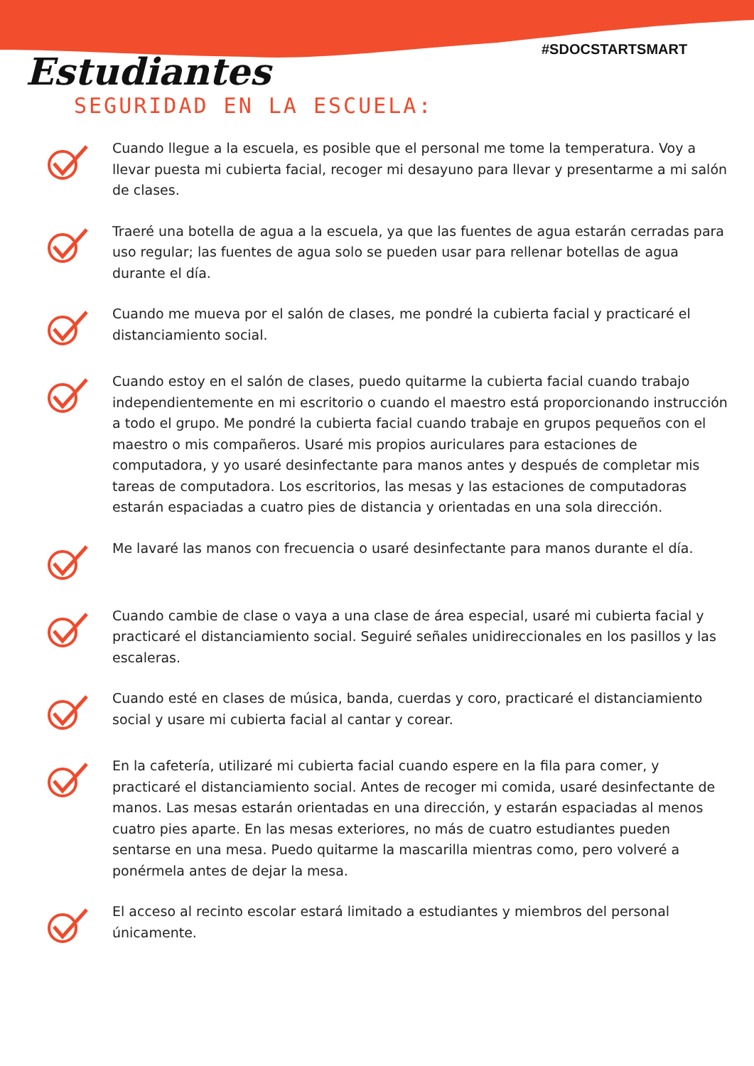#SDOCSTARTSMART
Estudiantes
SEGURIDAD EN LA ESCUELA:
Cuando llegue a la escuela, es posible que el personal me tome la temperatura. Voy a llevar puesta mi cubierta facial, recoger mi desayuno para llevar y presentarme a mi salón de clases.
Traeré una botella de agua a la escuela, ya que las fuentes de agua estarán cerradas para uso regular; las fuentes de agua solo se pueden usar para rellenar botellas de agua durante el día.
Cuando me mueva por el salón de clases, me pondré la cubierta facial y practicaré el distanciamiento social.
Cuando estoy en el salón de clases, puedo quitarme la cubierta facial cuando trabajo independientemente en mi escritorio o cuando el maestro está proporcionando instrucción a todo el grupo. Me pondré la cubierta facial cuando trabaje en grupos pequeños con el maestro o mis compañeros. Usaré mis propios auriculares para estaciones de computadora, y yo usaré desinfectante para manos antes y después de completar mis tareas de computadora. Los escritorios, las mesas y las estaciones de computadoras estarán espaciadas a cuatro pies de distancia y orientadas en una sola dirección.
Me lavaré las manos con frecuencia o usaré desinfectante para manos durante el día.
Cuando cambie de clase o vaya a una clase de área especial, usaré mi cubierta facial y practicaré el distanciamiento social. Seguiré señales unidireccionales en los pasillos y las escaleras.
Cuando esté en clases de música, banda, cuerdas y coro, practicaré el distanciamiento social y usare mi cubierta facial al cantar y corear.
En la cafetería, utilizaré mi cubierta facial cuando espere en la fila para comer, y practicaré el distanciamiento social. Antes de recoger mi comida, usaré desinfectante de manos. Las mesas estarán orientadas en una dirección, y estarán espaciadas al menos cuatro pies aparte. En las mesas exteriores, no más de cuatro estudiantes pueden sentarse en una mesa. Puedo quitarme la mascarilla mientras como, pero volveré a ponérmela antes de dejar la mesa.
El acceso al recinto escolar estará limitado a estudiantes y miembros del personal únicamente.